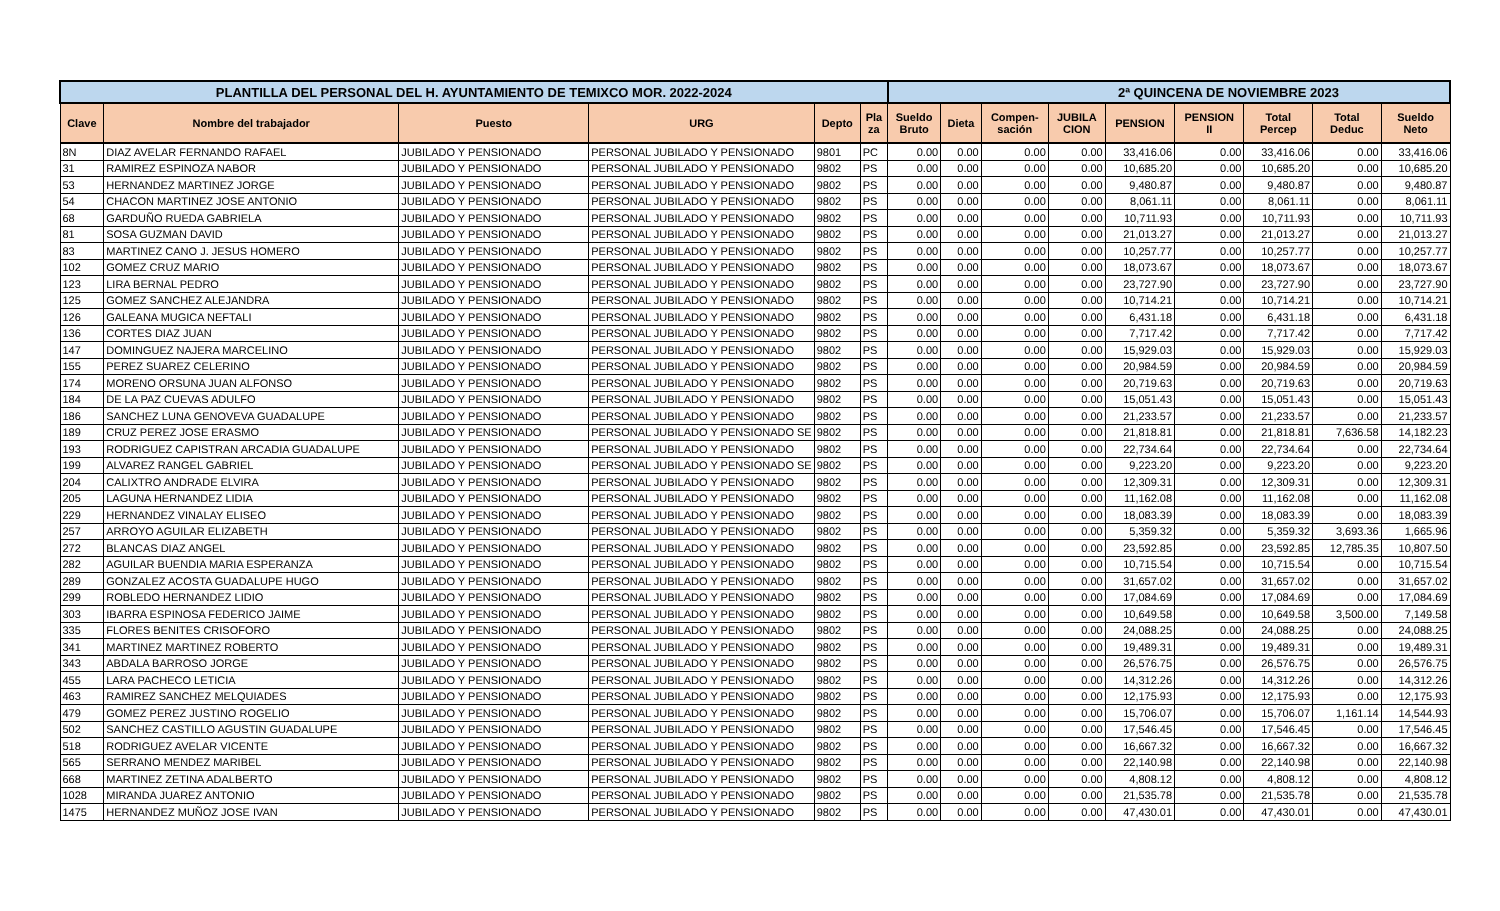| PLANTILLA DEL PERSONAL DEL H. AYUNTAMIENTO DE TEMIXCO MOR. 2022-2024 | | | | | | 2ª QUINCENA DE NOVIEMBRE 2023 | | | | | | | | |
| --- | --- | --- | --- | --- | --- | --- | --- | --- | --- | --- | --- | --- | --- | --- |
| Clave | Nombre del trabajador | Puesto | URG | Depto | Pla za | Sueldo Bruto | Dieta | Compen- sación | JUBILA CION | PENSION | PENSION II | Total Percep | Total Deduc | Sueldo Neto |
| 8N | DIAZ AVELAR FERNANDO RAFAEL | JUBILADO Y PENSIONADO | PERSONAL JUBILADO Y PENSIONADO | 9801 | PC | 0.00 | 0.00 | 0.00 | 0.00 | 33,416.06 | 0.00 | 33,416.06 | 0.00 | 33,416.06 |
| 31 | RAMIREZ ESPINOZA NABOR | JUBILADO Y PENSIONADO | PERSONAL JUBILADO Y PENSIONADO | 9802 | PS | 0.00 | 0.00 | 0.00 | 0.00 | 10,685.20 | 0.00 | 10,685.20 | 0.00 | 10,685.20 |
| 53 | HERNANDEZ MARTINEZ JORGE | JUBILADO Y PENSIONADO | PERSONAL JUBILADO Y PENSIONADO | 9802 | PS | 0.00 | 0.00 | 0.00 | 0.00 | 9,480.87 | 0.00 | 9,480.87 | 0.00 | 9,480.87 |
| 54 | CHACON MARTINEZ JOSE ANTONIO | JUBILADO Y PENSIONADO | PERSONAL JUBILADO Y PENSIONADO | 9802 | PS | 0.00 | 0.00 | 0.00 | 0.00 | 8,061.11 | 0.00 | 8,061.11 | 0.00 | 8,061.11 |
| 68 | GARDUÑO RUEDA GABRIELA | JUBILADO Y PENSIONADO | PERSONAL JUBILADO Y PENSIONADO | 9802 | PS | 0.00 | 0.00 | 0.00 | 0.00 | 10,711.93 | 0.00 | 10,711.93 | 0.00 | 10,711.93 |
| 81 | SOSA GUZMAN DAVID | JUBILADO Y PENSIONADO | PERSONAL JUBILADO Y PENSIONADO | 9802 | PS | 0.00 | 0.00 | 0.00 | 0.00 | 21,013.27 | 0.00 | 21,013.27 | 0.00 | 21,013.27 |
| 83 | MARTINEZ CANO J. JESUS HOMERO | JUBILADO Y PENSIONADO | PERSONAL JUBILADO Y PENSIONADO | 9802 | PS | 0.00 | 0.00 | 0.00 | 0.00 | 10,257.77 | 0.00 | 10,257.77 | 0.00 | 10,257.77 |
| 102 | GOMEZ CRUZ MARIO | JUBILADO Y PENSIONADO | PERSONAL JUBILADO Y PENSIONADO | 9802 | PS | 0.00 | 0.00 | 0.00 | 0.00 | 18,073.67 | 0.00 | 18,073.67 | 0.00 | 18,073.67 |
| 123 | LIRA BERNAL PEDRO | JUBILADO Y PENSIONADO | PERSONAL JUBILADO Y PENSIONADO | 9802 | PS | 0.00 | 0.00 | 0.00 | 0.00 | 23,727.90 | 0.00 | 23,727.90 | 0.00 | 23,727.90 |
| 125 | GOMEZ SANCHEZ ALEJANDRA | JUBILADO Y PENSIONADO | PERSONAL JUBILADO Y PENSIONADO | 9802 | PS | 0.00 | 0.00 | 0.00 | 0.00 | 10,714.21 | 0.00 | 10,714.21 | 0.00 | 10,714.21 |
| 126 | GALEANA MUGICA NEFTALI | JUBILADO Y PENSIONADO | PERSONAL JUBILADO Y PENSIONADO | 9802 | PS | 0.00 | 0.00 | 0.00 | 0.00 | 6,431.18 | 0.00 | 6,431.18 | 0.00 | 6,431.18 |
| 136 | CORTES DIAZ JUAN | JUBILADO Y PENSIONADO | PERSONAL JUBILADO Y PENSIONADO | 9802 | PS | 0.00 | 0.00 | 0.00 | 0.00 | 7,717.42 | 0.00 | 7,717.42 | 0.00 | 7,717.42 |
| 147 | DOMINGUEZ NAJERA MARCELINO | JUBILADO Y PENSIONADO | PERSONAL JUBILADO Y PENSIONADO | 9802 | PS | 0.00 | 0.00 | 0.00 | 0.00 | 15,929.03 | 0.00 | 15,929.03 | 0.00 | 15,929.03 |
| 155 | PEREZ SUAREZ CELERINO | JUBILADO Y PENSIONADO | PERSONAL JUBILADO Y PENSIONADO | 9802 | PS | 0.00 | 0.00 | 0.00 | 0.00 | 20,984.59 | 0.00 | 20,984.59 | 0.00 | 20,984.59 |
| 174 | MORENO ORSUNA JUAN ALFONSO | JUBILADO Y PENSIONADO | PERSONAL JUBILADO Y PENSIONADO | 9802 | PS | 0.00 | 0.00 | 0.00 | 0.00 | 20,719.63 | 0.00 | 20,719.63 | 0.00 | 20,719.63 |
| 184 | DE LA PAZ CUEVAS ADULFO | JUBILADO Y PENSIONADO | PERSONAL JUBILADO Y PENSIONADO | 9802 | PS | 0.00 | 0.00 | 0.00 | 0.00 | 15,051.43 | 0.00 | 15,051.43 | 0.00 | 15,051.43 |
| 186 | SANCHEZ LUNA GENOVEVA GUADALUPE | JUBILADO Y PENSIONADO | PERSONAL JUBILADO Y PENSIONADO | 9802 | PS | 0.00 | 0.00 | 0.00 | 0.00 | 21,233.57 | 0.00 | 21,233.57 | 0.00 | 21,233.57 |
| 189 | CRUZ PEREZ JOSE ERASMO | JUBILADO Y PENSIONADO | PERSONAL JUBILADO Y PENSIONADO SE | 9802 | PS | 0.00 | 0.00 | 0.00 | 0.00 | 21,818.81 | 0.00 | 21,818.81 | 7,636.58 | 14,182.23 |
| 193 | RODRIGUEZ CAPISTRAN ARCADIA GUADALUPE | JUBILADO Y PENSIONADO | PERSONAL JUBILADO Y PENSIONADO | 9802 | PS | 0.00 | 0.00 | 0.00 | 0.00 | 22,734.64 | 0.00 | 22,734.64 | 0.00 | 22,734.64 |
| 199 | ALVAREZ RANGEL GABRIEL | JUBILADO Y PENSIONADO | PERSONAL JUBILADO Y PENSIONADO SE | 9802 | PS | 0.00 | 0.00 | 0.00 | 0.00 | 9,223.20 | 0.00 | 9,223.20 | 0.00 | 9,223.20 |
| 204 | CALIXTRO ANDRADE ELVIRA | JUBILADO Y PENSIONADO | PERSONAL JUBILADO Y PENSIONADO | 9802 | PS | 0.00 | 0.00 | 0.00 | 0.00 | 12,309.31 | 0.00 | 12,309.31 | 0.00 | 12,309.31 |
| 205 | LAGUNA HERNANDEZ LIDIA | JUBILADO Y PENSIONADO | PERSONAL JUBILADO Y PENSIONADO | 9802 | PS | 0.00 | 0.00 | 0.00 | 0.00 | 11,162.08 | 0.00 | 11,162.08 | 0.00 | 11,162.08 |
| 229 | HERNANDEZ VINALAY ELISEO | JUBILADO Y PENSIONADO | PERSONAL JUBILADO Y PENSIONADO | 9802 | PS | 0.00 | 0.00 | 0.00 | 0.00 | 18,083.39 | 0.00 | 18,083.39 | 0.00 | 18,083.39 |
| 257 | ARROYO AGUILAR ELIZABETH | JUBILADO Y PENSIONADO | PERSONAL JUBILADO Y PENSIONADO | 9802 | PS | 0.00 | 0.00 | 0.00 | 0.00 | 5,359.32 | 0.00 | 5,359.32 | 3,693.36 | 1,665.96 |
| 272 | BLANCAS DIAZ ANGEL | JUBILADO Y PENSIONADO | PERSONAL JUBILADO Y PENSIONADO | 9802 | PS | 0.00 | 0.00 | 0.00 | 0.00 | 23,592.85 | 0.00 | 23,592.85 | 12,785.35 | 10,807.50 |
| 282 | AGUILAR BUENDIA MARIA ESPERANZA | JUBILADO Y PENSIONADO | PERSONAL JUBILADO Y PENSIONADO | 9802 | PS | 0.00 | 0.00 | 0.00 | 0.00 | 10,715.54 | 0.00 | 10,715.54 | 0.00 | 10,715.54 |
| 289 | GONZALEZ ACOSTA GUADALUPE HUGO | JUBILADO Y PENSIONADO | PERSONAL JUBILADO Y PENSIONADO | 9802 | PS | 0.00 | 0.00 | 0.00 | 0.00 | 31,657.02 | 0.00 | 31,657.02 | 0.00 | 31,657.02 |
| 299 | ROBLEDO HERNANDEZ LIDIO | JUBILADO Y PENSIONADO | PERSONAL JUBILADO Y PENSIONADO | 9802 | PS | 0.00 | 0.00 | 0.00 | 0.00 | 17,084.69 | 0.00 | 17,084.69 | 0.00 | 17,084.69 |
| 303 | IBARRA ESPINOSA FEDERICO JAIME | JUBILADO Y PENSIONADO | PERSONAL JUBILADO Y PENSIONADO | 9802 | PS | 0.00 | 0.00 | 0.00 | 0.00 | 10,649.58 | 0.00 | 10,649.58 | 3,500.00 | 7,149.58 |
| 335 | FLORES BENITES CRISOFORO | JUBILADO Y PENSIONADO | PERSONAL JUBILADO Y PENSIONADO | 9802 | PS | 0.00 | 0.00 | 0.00 | 0.00 | 24,088.25 | 0.00 | 24,088.25 | 0.00 | 24,088.25 |
| 341 | MARTINEZ MARTINEZ ROBERTO | JUBILADO Y PENSIONADO | PERSONAL JUBILADO Y PENSIONADO | 9802 | PS | 0.00 | 0.00 | 0.00 | 0.00 | 19,489.31 | 0.00 | 19,489.31 | 0.00 | 19,489.31 |
| 343 | ABDALA BARROSO JORGE | JUBILADO Y PENSIONADO | PERSONAL JUBILADO Y PENSIONADO | 9802 | PS | 0.00 | 0.00 | 0.00 | 0.00 | 26,576.75 | 0.00 | 26,576.75 | 0.00 | 26,576.75 |
| 455 | LARA PACHECO LETICIA | JUBILADO Y PENSIONADO | PERSONAL JUBILADO Y PENSIONADO | 9802 | PS | 0.00 | 0.00 | 0.00 | 0.00 | 14,312.26 | 0.00 | 14,312.26 | 0.00 | 14,312.26 |
| 463 | RAMIREZ SANCHEZ MELQUIADES | JUBILADO Y PENSIONADO | PERSONAL JUBILADO Y PENSIONADO | 9802 | PS | 0.00 | 0.00 | 0.00 | 0.00 | 12,175.93 | 0.00 | 12,175.93 | 0.00 | 12,175.93 |
| 479 | GOMEZ PEREZ JUSTINO ROGELIO | JUBILADO Y PENSIONADO | PERSONAL JUBILADO Y PENSIONADO | 9802 | PS | 0.00 | 0.00 | 0.00 | 0.00 | 15,706.07 | 0.00 | 15,706.07 | 1,161.14 | 14,544.93 |
| 502 | SANCHEZ CASTILLO AGUSTIN GUADALUPE | JUBILADO Y PENSIONADO | PERSONAL JUBILADO Y PENSIONADO | 9802 | PS | 0.00 | 0.00 | 0.00 | 0.00 | 17,546.45 | 0.00 | 17,546.45 | 0.00 | 17,546.45 |
| 518 | RODRIGUEZ AVELAR VICENTE | JUBILADO Y PENSIONADO | PERSONAL JUBILADO Y PENSIONADO | 9802 | PS | 0.00 | 0.00 | 0.00 | 0.00 | 16,667.32 | 0.00 | 16,667.32 | 0.00 | 16,667.32 |
| 565 | SERRANO MENDEZ MARIBEL | JUBILADO Y PENSIONADO | PERSONAL JUBILADO Y PENSIONADO | 9802 | PS | 0.00 | 0.00 | 0.00 | 0.00 | 22,140.98 | 0.00 | 22,140.98 | 0.00 | 22,140.98 |
| 668 | MARTINEZ ZETINA ADALBERTO | JUBILADO Y PENSIONADO | PERSONAL JUBILADO Y PENSIONADO | 9802 | PS | 0.00 | 0.00 | 0.00 | 0.00 | 4,808.12 | 0.00 | 4,808.12 | 0.00 | 4,808.12 |
| 1028 | MIRANDA JUAREZ ANTONIO | JUBILADO Y PENSIONADO | PERSONAL JUBILADO Y PENSIONADO | 9802 | PS | 0.00 | 0.00 | 0.00 | 0.00 | 21,535.78 | 0.00 | 21,535.78 | 0.00 | 21,535.78 |
| 1475 | HERNANDEZ MUÑOZ JOSE IVAN | JUBILADO Y PENSIONADO | PERSONAL JUBILADO Y PENSIONADO | 9802 | PS | 0.00 | 0.00 | 0.00 | 0.00 | 47,430.01 | 0.00 | 47,430.01 | 0.00 | 47,430.01 |